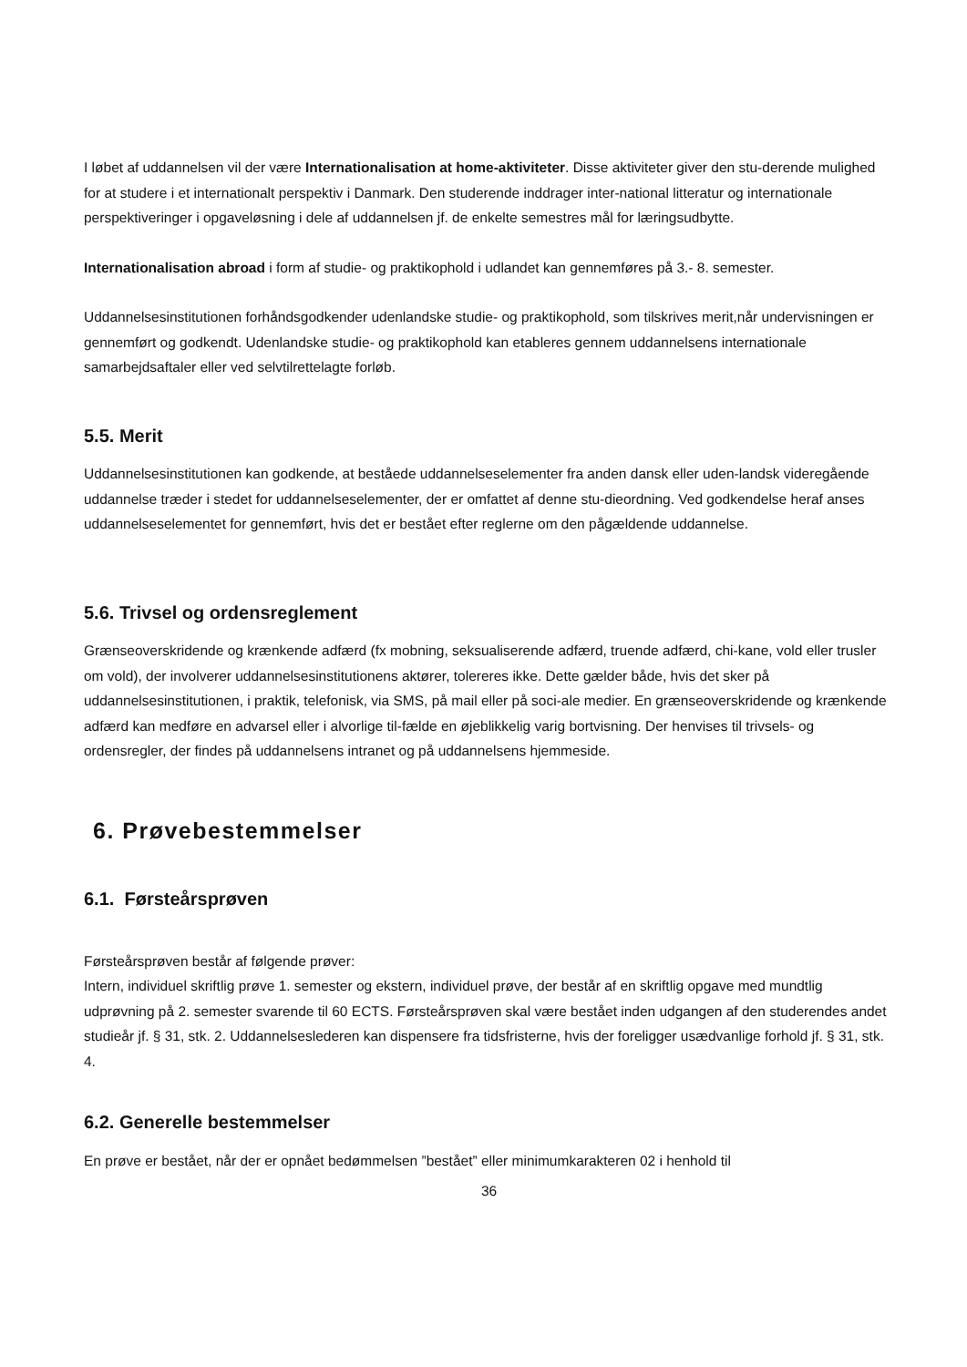I løbet af uddannelsen vil der være Internationalisation at home-aktiviteter. Disse aktiviteter giver den stu-derende mulighed for at studere i et internationalt perspektiv i Danmark. Den studerende inddrager inter-national litteratur og internationale perspektiveringer i opgaveløsning i dele af uddannelsen jf. de enkelte semestres mål for læringsudbytte.
Internationalisation abroad i form af studie- og praktikophold i udlandet kan gennemføres på 3.- 8. semester.
Uddannelsesinstitutionen forhåndsgodkender udenlandske studie- og praktikophold, som tilskrives merit,når undervisningen er gennemført og godkendt. Udenlandske studie- og praktikophold kan etableres gennem uddannelsens internationale samarbejdsaftaler eller ved selvtilrettelagte forløb.
5.5. Merit
Uddannelsesinstitutionen kan godkende, at beståede uddannelseselementer fra anden dansk eller uden-landsk videregående uddannelse træder i stedet for uddannelseselementer, der er omfattet af denne stu-dieordning. Ved godkendelse heraf anses uddannelseselementet for gennemført, hvis det er bestået efter reglerne om den pågældende uddannelse.
5.6. Trivsel og ordensreglement
Grænseoverskridende og krænkende adfærd (fx mobning, seksualiserende adfærd, truende adfærd, chi-kane, vold eller trusler om vold), der involverer uddannelsesinstitutionens aktører, tolereres ikke. Dette gælder både, hvis det sker på uddannelsesinstitutionen, i praktik, telefonisk, via SMS, på mail eller på soci-ale medier. En grænseoverskridende og krænkende adfærd kan medføre en advarsel eller i alvorlige til-fælde en øjeblikkelig varig bortvisning. Der henvises til trivsels- og ordensregler, der findes på uddannelsens intranet og på uddannelsens hjemmeside.
6. Prøvebestemmelser
6.1. Førsteårsprøven
Førsteårsprøven består af følgende prøver:
Intern, individuel skriftlig prøve 1. semester og ekstern, individuel prøve, der består af en skriftlig opgave med mundtlig udprøvning på 2. semester svarende til 60 ECTS. Førsteårsprøven skal være bestået inden udgangen af den studerendes andet studieår jf. § 31, stk. 2. Uddannelseslederen kan dispensere fra tidsfristerne, hvis der foreligger usædvanlige forhold jf. § 31, stk. 4.
6.2. Generelle bestemmelser
En prøve er bestået, når der er opnået bedømmelsen ”bestået” eller minimumkarakteren 02 i henhold til
36